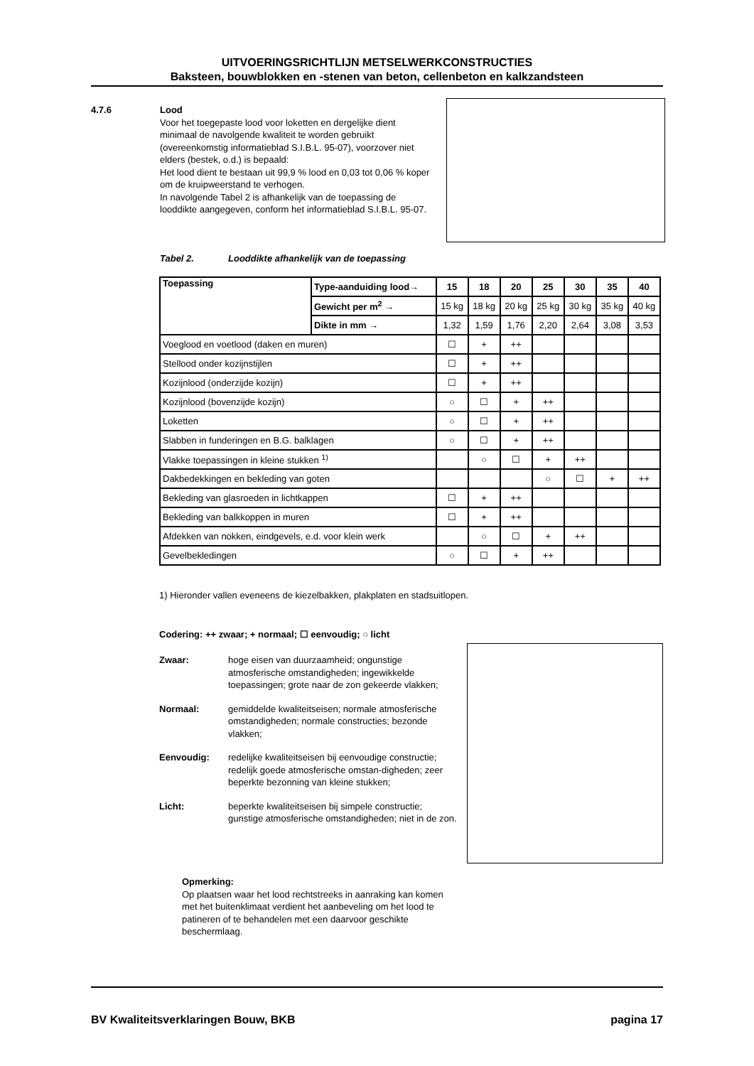UITVOERINGSRICHTLIJN METSELWERKCONSTRUCTIES
Baksteen, bouwblokken en -stenen van beton, cellenbeton en kalkzandsteen
4.7.6
Lood
Voor het toegepaste lood voor loketten en dergelijke dient minimaal de navolgende kwaliteit te worden gebruikt (overeenkomstig informatieblad S.I.B.L. 95-07), voorzover niet elders (bestek, o.d.) is bepaald:
Het lood dient te bestaan uit 99,9 % lood en 0,03 tot 0,06 % koper om de kruipweerstand te verhogen.
In navolgende Tabel 2 is afhankelijk van de toepassing de looddikte aangegeven, conform het informatieblad S.I.B.L. 95-07.
Tabel 2. Looddikte afhankelijk van de toepassing
| Toepassing | Type-aanduiding lood→ | 15 | 18 | 20 | 25 | 30 | 35 | 40 |
| --- | --- | --- | --- | --- | --- | --- | --- | --- |
| | Gewicht per m<sup>2</sup> → | 15 kg | 18 kg | 20 kg | 25 kg | 30 kg | 35 kg | 40 kg |
| | Dikte in mm → | 1,32 | 1,59 | 1,76 | 2,20 | 2,64 | 3,08 | 3,53 |
| Voeglood en voetlood (daken en muren) | | ☐ | + | ++ | | | | |
| Stellood onder kozijnstijlen | | ☐ | + | ++ | | | | |
| Kozijnlood (onderzijde kozijn) | | ☐ | + | ++ | | | | |
| Kozijnlood (bovenzijde kozijn) | | ○ | ☐ | + | ++ | | | |
| Loketten | | ○ | ☐ | + | ++ | | | |
| Slabben in funderingen en B.G. balklagen | | ○ | ☐ | + | ++ | | | |
| Vlakke toepassingen in kleine stukken <sup>1)</sup> | | | ○ | ☐ | + | ++ | | |
| Dakbedekkingen en bekleding van goten | | | | | ○ | ☐ | + | ++ |
| Bekleding van glasroeden in lichtkappen | | ☐ | + | ++ | | | | |
| Bekleding van balkkoppen in muren | | ☐ | + | ++ | | | | |
| Afdekken van nokken, eindgevels, e.d. voor klein werk | | | ○ | ☐ | + | ++ | | |
| Gevelbekledingen | | ○ | ☐ | + | ++ | | | |
1) Hieronder vallen eveneens de kiezelbakken, plakplaten en stadsuitlopen.
Codering: ++ zwaar; + normaal; ☐ eenvoudig; ○ licht
Zwaar: hoge eisen van duurzaamheid; ongunstige atmosferische omstandigheden; ingewikkelde toepassingen; grote naar de zon gekeerde vlakken;
Normaal: gemiddelde kwaliteitseisen; normale atmosferische omstandigheden; normale constructies; bezonde vlakken;
Eenvoudig: redelijke kwaliteitseisen bij eenvoudige constructie; redelijk goede atmosferische omstan-digheden; zeer beperkte bezonning van kleine stukken;
Licht: beperkte kwaliteitseisen bij simpele constructie; gunstige atmosferische omstandigheden; niet in de zon.
Opmerking:
Op plaatsen waar het lood rechtstreeks in aanraking kan komen met het buitenklimaat verdient het aanbeveling om het lood te patineren of te behandelen met een daarvoor geschikte beschermlaag.
BV Kwaliteitsverklaringen Bouw, BKB pagina 17